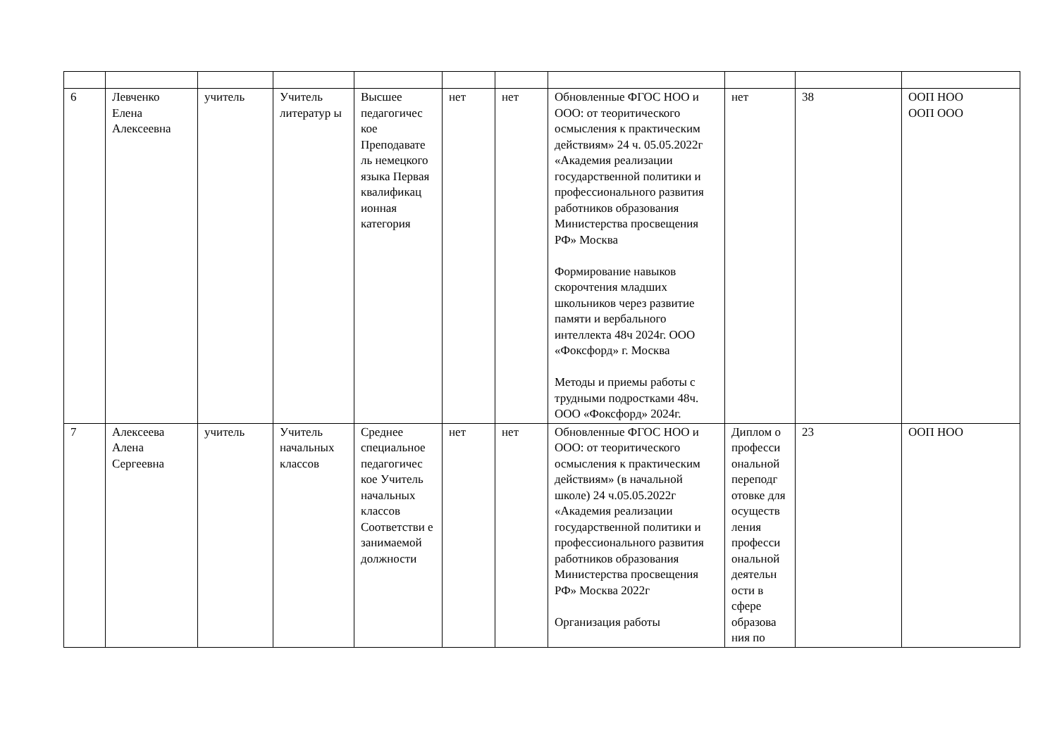| 6 | Левченко Елена Алексеевна | учитель | Учитель литератур ы | Высшее педагогичес кое Преподавате ль немецкого языка Первая квалификац ионная категория | нет | нет | Обновленные ФГОС НОО и ООО: от теоритического осмысления к практическим действиям» 24 ч. 05.05.2022г «Академия реализации государственной политики и профессионального развития работников образования Министерства просвещения РФ» Москва Формирование навыков скорочтения младших школьников через развитие памяти и вербального интеллекта 48ч 2024г. ООО «Фоксфорд» г. Москва Методы и приемы работы с трудными подростками 48ч. ООО «Фоксфорд» 2024г. | нет | 38 | ООП НОО ООП ООО |
| 7 | Алексеева Алена Сергеевна | учитель | Учитель начальных классов | Среднее специальное педагогичес кое Учитель начальных классов Соответстви е занимаемой должности | нет | нет | Обновленные ФГОС НОО и ООО: от теоритического осмысления к практическим действиям» (в начальной школе) 24 ч.05.05.2022г «Академия реализации государственной политики и профессионального развития работников образования Министерства просвещения РФ» Москва 2022г Организация работы | Диплом о професси ональной переподг отовке для осуществ ления професси ональной деятельн ости в сфере образова ния по | 23 | ООП НОО |